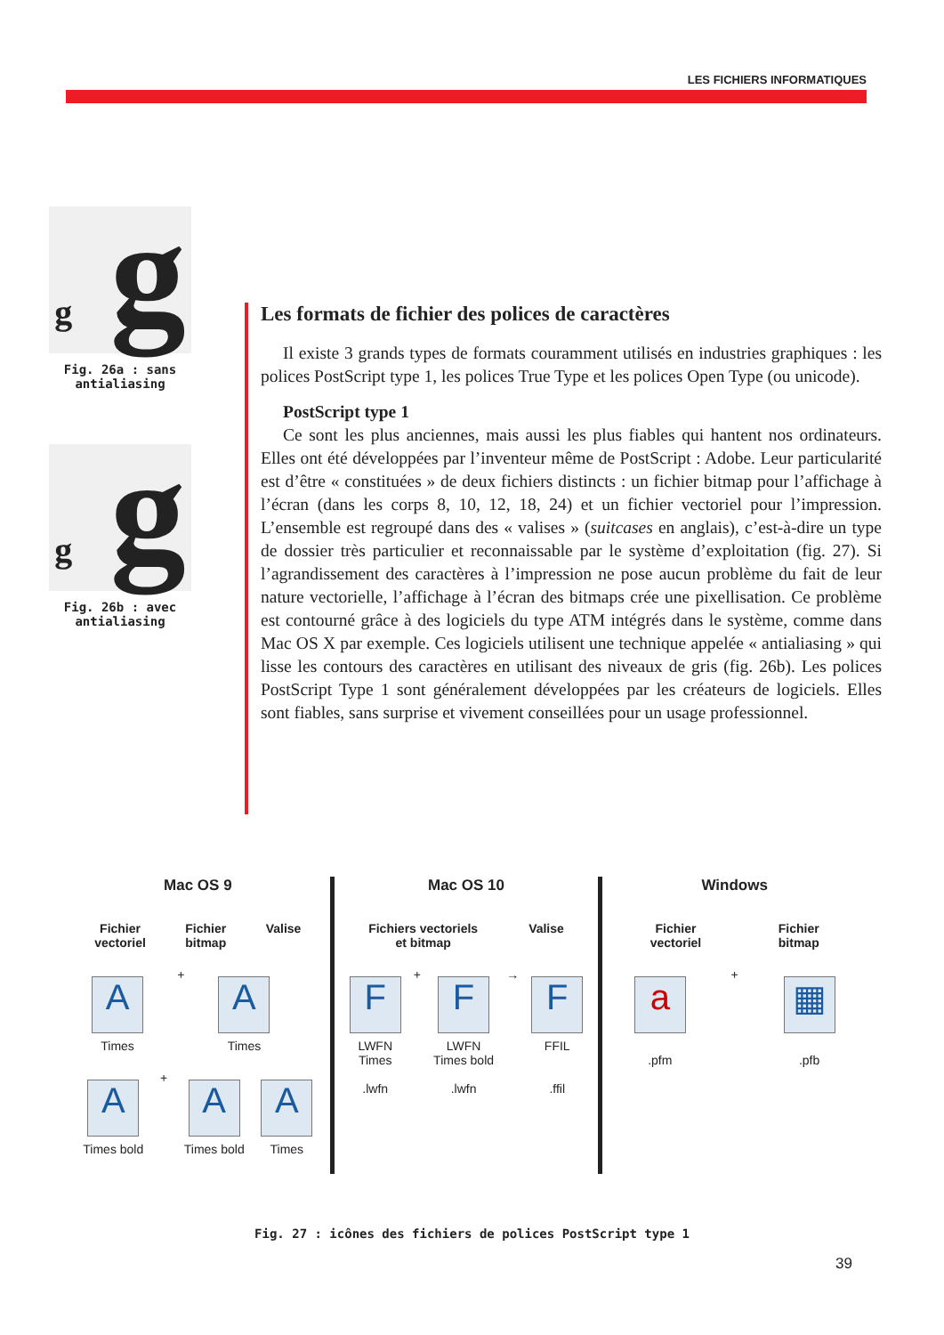LES FICHIERS INFORMATIQUES
g g
Fig. 26a : sans antialiasing
g g
Fig. 26b : avec antialiasing
Les formats de fichier des polices de caractères
Il existe 3 grands types de formats couramment utilisés en industries graphiques : les polices PostScript type 1, les polices True Type et les polices Open Type (ou unicode).
PostScript type 1
Ce sont les plus anciennes, mais aussi les plus fiables qui hantent nos ordinateurs. Elles ont été développées par l’inventeur même de PostScript : Adobe. Leur particularité est d’être « constituées » de deux fichiers distincts : un fichier bitmap pour l’affichage à l’écran (dans les corps 8, 10, 12, 18, 24) et un fichier vectoriel pour l’impression. L’ensemble est regroupé dans des « valises » (suitcases en anglais), c’est-à-dire un type de dossier très particulier et reconnaissable par le système d’exploitation (fig. 27). Si l’agrandissement des caractères à l’impression ne pose aucun problème du fait de leur nature vectorielle, l’affichage à l’écran des bitmaps crée une pixellisation. Ce problème est contourné grâce à des logiciels du type ATM intégrés dans le système, comme dans Mac OS X par exemple. Ces logiciels utilisent une technique appelée « antialiasing » qui lisse les contours des caractères en utilisant des niveaux de gris (fig. 26b). Les polices PostScript Type 1 sont généralement développées par les créateurs de logiciels. Elles sont fiables, sans surprise et vivement conseillées pour un usage professionnel.
Mac OS 9
Fichier
vectoriel Fichier
bitmap Valise
A
Times
+
A
Times
A
Times bold
+
A
Times bold
A
Times
Mac OS 10
Fichiers vectoriels
et bitmap Valise
F
LWFN
Times
.lwfn
+
F
LWFN
Times bold
.lwfn
→
F
FFIL
.ffil
Windows
Fichier
vectoriel Fichier
bitmap
a
.pfm
+
▦
.pfb
Fig. 27 : icônes des fichiers de polices PostScript type 1
39